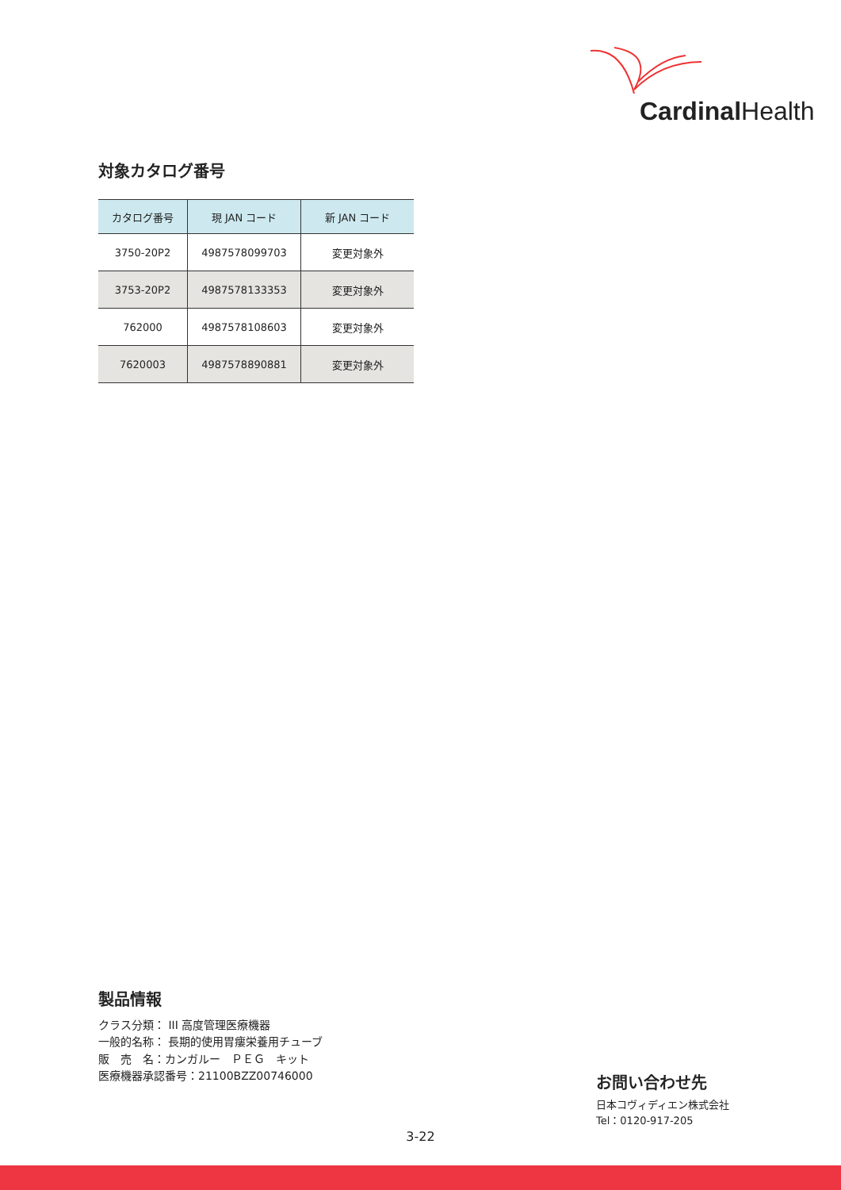Cardinal Health
対象カタログ番号
| カタログ番号 | 現 JAN コード | 新 JAN コード |
| --- | --- | --- |
| 3750-20P2 | 4987578099703 | 変更対象外 |
| 3753-20P2 | 4987578133353 | 変更対象外 |
| 762000 | 4987578108603 | 変更対象外 |
| 7620003 | 4987578890881 | 変更対象外 |
製品情報
クラス分類： III 高度管理医療機器
一般的名称： 長期的使用胃瘻栄養用チューブ
販　売　名：カンガルー　ＰＥＧ　キット
医療機器承認番号：21100BZZ00746000
お問い合わせ先
日本コヴィディエン株式会社
Tel：0120-917-205
3-22